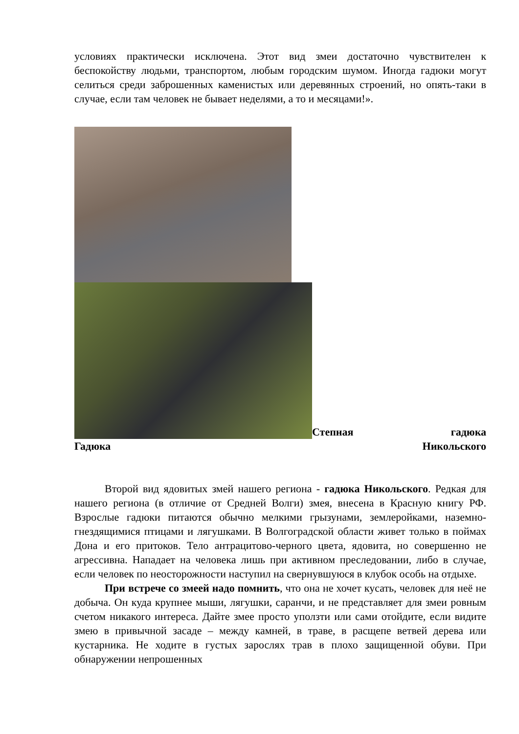условиях практически исключена. Этот вид змеи достаточно чувствителен к беспокойству людьми, транспортом, любым городским шумом. Иногда гадюки могут селиться среди заброшенных каменистых или деревянных строений, но опять-таки в случае, если там человек не бывает неделями, а то и месяцами!».
Степная гадюка
Гадюка Никольского
Второй вид ядовитых змей нашего региона - гадюка Никольского. Редкая для нашего региона (в отличие от Средней Волги) змея, внесена в Красную книгу РФ. Взрослые гадюки питаются обычно мелкими грызунами, землеройками, наземно-гнездящимися птицами и лягушками. В Волгоградской области живет только в поймах Дона и его притоков. Тело антрацитово-черного цвета, ядовита, но совершенно не агрессивна. Нападает на человека лишь при активном преследовании, либо в случае, если человек по неосторожности наступил на свернувшуюся в клубок особь на отдыхе.
При встрече со змеей надо помнить, что она не хочет кусать, человек для неё не добыча. Он куда крупнее мыши, лягушки, саранчи, и не представляет для змеи ровным счетом никакого интереса. Дайте змее просто уползти или сами отойдите, если видите змею в привычной засаде – между камней, в траве, в расщепе ветвей дерева или кустарника. Не ходите в густых зарослях трав в плохо защищенной обуви. При обнаружении непрошенных